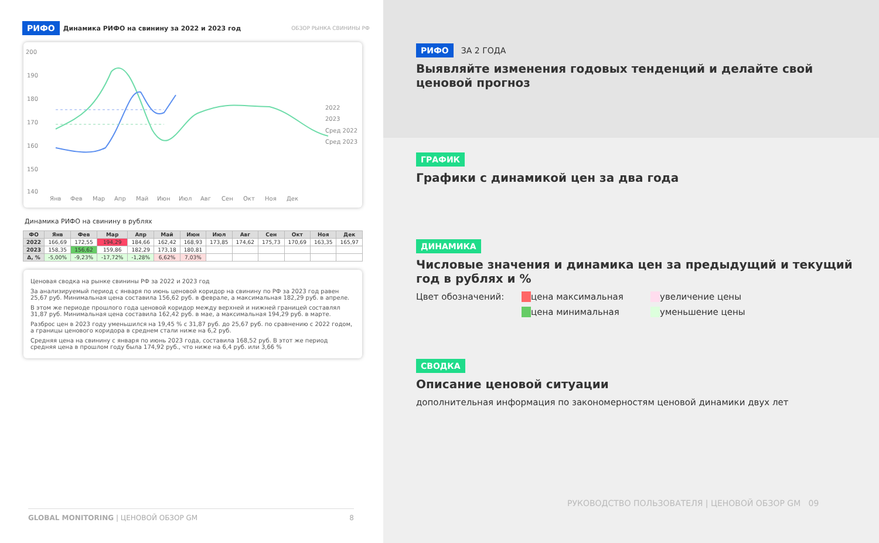РИФО Динамика РИФО на свинину за 2022 и 2023 год ОБЗОР РЫНКА СВИНИНЫ РФ
200
190
180
170
160
150
140
Янв
Фев
Мар
Апр
Май
Июн
Июл
Авг
Сен
Окт
Ноя
Дек
2022
2023
Сред 2022
Сред 2023
Динамика РИФО на свинину в рублях
| ФО | Янв | Фев | Мар | Апр | Май | Июн | Июл | Авг | Сен | Окт | Ноя | Дек |
| --- | --- | --- | --- | --- | --- | --- | --- | --- | --- | --- | --- | --- |
| 2022 | 166,69 | 172,55 | 194,29 | 184,66 | 162,42 | 168,93 | 173,85 | 174,62 | 175,73 | 170,69 | 163,35 | 165,97 |
| 2023 | 158,35 | 156,62 | 159,86 | 182,29 | 173,18 | 180,81 | | | | | | |
| Δ, % | -5,00% | -9,23% | -17,72% | -1,28% | 6,62% | 7,03% | | | | | | |
Ценовая сводка на рынке свинины РФ за 2022 и 2023 год
За анализируемый период с января по июнь ценовой коридор на свинину по РФ за 2023 год равен 25,67 руб. Минимальная цена составила 156,62 руб. в феврале, а максимальная 182,29 руб. в апреле.
В этом же периоде прошлого года ценовой коридор между верхней и нижней границей составлял 31,87 руб. Минимальная цена составила 162,42 руб. в мае, а максимальная 194,29 руб. в марте.
Разброс цен в 2023 году уменьшился на 19,45 % с 31,87 руб. до 25,67 руб. по сравнению с 2022 годом, а границы ценового коридора в среднем стали ниже на 6,2 руб.
Средняя цена на свинину с января по июнь 2023 года, составила 168,52 руб. В этот же период средняя цена в прошлом году была 174,92 руб., что ниже на 6,4 руб. или 3,66 %
GLOBAL MONITORING | ЦЕНОВОЙ ОБЗОР GM 8
РИФО ЗА 2 ГОДА
Выявляйте изменения годовых тенденций и делайте свой ценовой прогноз
ГРАФИК
Графики с динамикой цен за два года
ДИНАМИКА
Числовые значения и динамика цен за предыдущий и текущий год в рублях и %
Цвет обозначений: цена максимальная увеличение цены цена минимальная уменьшение цены
СВОДКА
Описание ценовой ситуации
дополнительная информация по закономерностям ценовой динамики двух лет
РУКОВОДСТВО ПОЛЬЗОВАТЕЛЯ | ЦЕНОВОЙ ОБЗОР GM 09